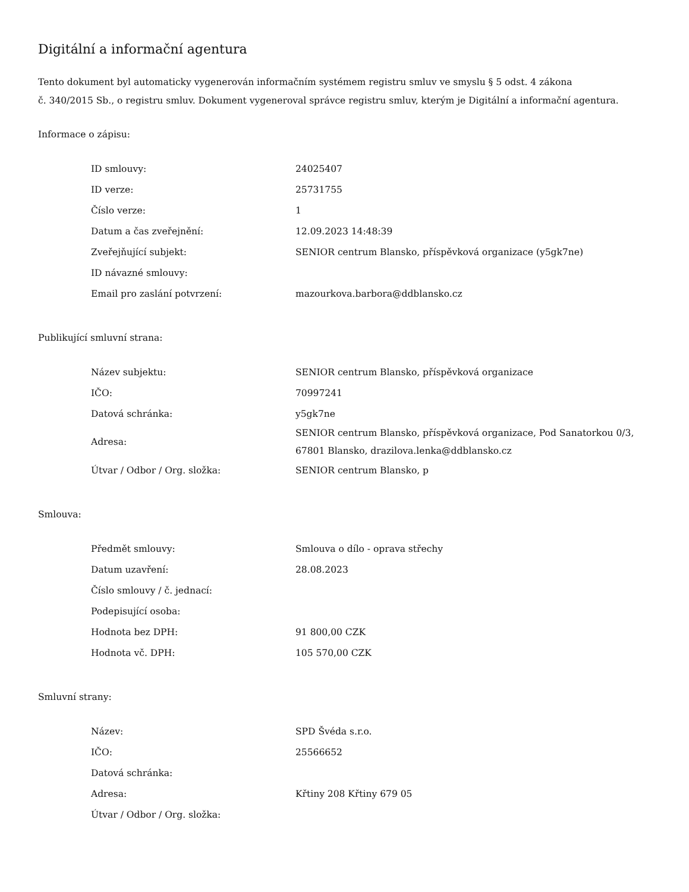Digitální a informační agentura
Tento dokument byl automaticky vygenerován informačním systémem registru smluv ve smyslu § 5 odst. 4 zákona
č. 340/2015 Sb., o registru smluv. Dokument vygeneroval správce registru smluv, kterým je Digitální a informační agentura.
Informace o zápisu:
| ID smlouvy: | 24025407 |
| ID verze: | 25731755 |
| Číslo verze: | 1 |
| Datum a čas zveřejnění: | 12.09.2023 14:48:39 |
| Zveřejňující subjekt: | SENIOR centrum Blansko, příspěvková organizace (y5gk7ne) |
| ID návazné smlouvy: | |
| Email pro zaslání potvrzení: | mazourkova.barbora@ddblansko.cz |
Publikující smluvní strana:
| Název subjektu: | SENIOR centrum Blansko, příspěvková organizace |
| IČO: | 70997241 |
| Datová schránka: | y5gk7ne |
| Adresa: | SENIOR centrum Blansko, příspěvková organizace, Pod Sanatorkou 0/3, 67801 Blansko, drazilova.lenka@ddblansko.cz |
| Útvar / Odbor / Org. složka: | SENIOR centrum Blansko, p |
Smlouva:
| Předmět smlouvy: | Smlouva o dílo - oprava střechy |
| Datum uzavření: | 28.08.2023 |
| Číslo smlouvy / č. jednací: | |
| Podepisující osoba: | |
| Hodnota bez DPH: | 91 800,00 CZK |
| Hodnota vč. DPH: | 105 570,00 CZK |
Smluvní strany:
| Název: | SPD Švéda s.r.o. |
| IČO: | 25566652 |
| Datová schránka: | |
| Adresa: | Křtiny 208 Křtiny 679 05 |
| Útvar / Odbor / Org. složka: | |